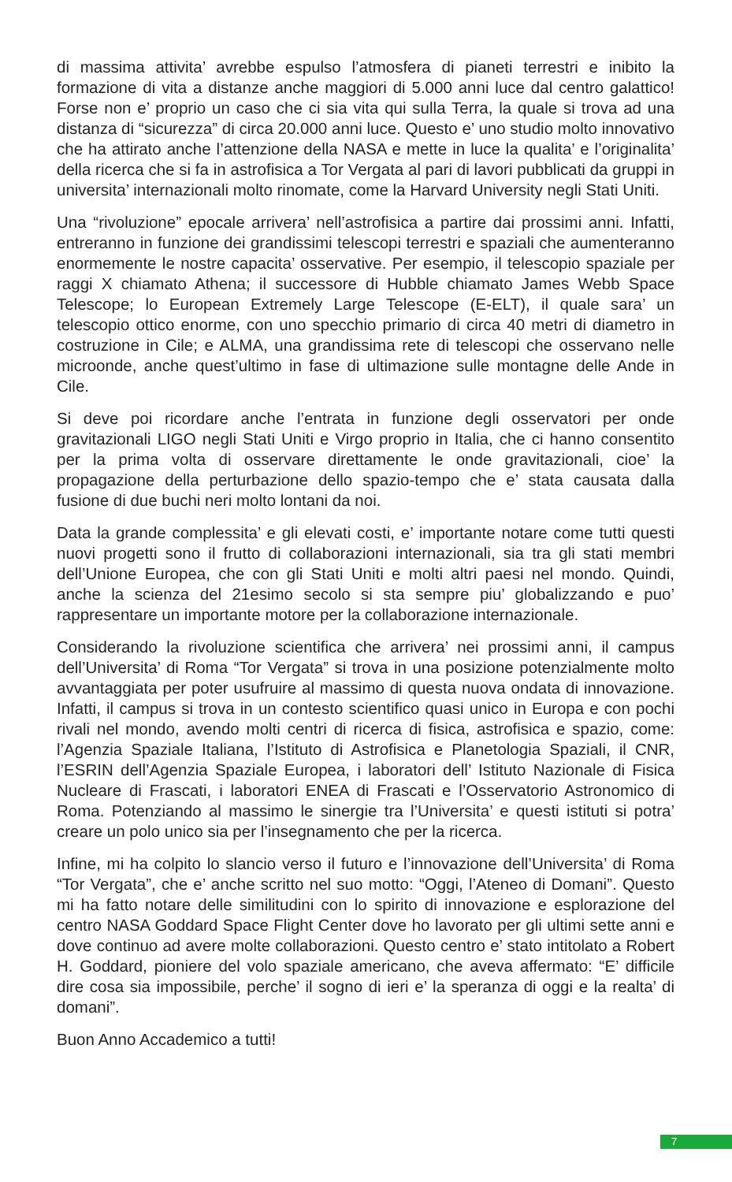di massima attivita’ avrebbe espulso l’atmosfera di pianeti terrestri e inibito la formazione di vita a distanze anche maggiori di 5.000 anni luce dal centro galattico! Forse non e’ proprio un caso che ci sia vita qui sulla Terra, la quale si trova ad una distanza di “sicurezza” di circa 20.000 anni luce. Questo e’ uno studio molto innovativo che ha attirato anche l’attenzione della NASA e mette in luce la qualita’ e l’originalita’ della ricerca che si fa in astrofisica a Tor Vergata al pari di lavori pubblicati da gruppi in universita’ internazionali molto rinomate, come la Harvard University negli Stati Uniti.
Una “rivoluzione” epocale arrivera’ nell’astrofisica a partire dai prossimi anni. Infatti, entreranno in funzione dei grandissimi telescopi terrestri e spaziali che aumenteranno enormemente le nostre capacita’ osservative. Per esempio, il telescopio spaziale per raggi X chiamato Athena; il successore di Hubble chiamato James Webb Space Telescope; lo European Extremely Large Telescope (E-ELT), il quale sara’ un telescopio ottico enorme, con uno specchio primario di circa 40 metri di diametro in costruzione in Cile; e ALMA, una grandissima rete di telescopi che osservano nelle microonde, anche quest’ultimo in fase di ultimazione sulle montagne delle Ande in Cile.
Si deve poi ricordare anche l’entrata in funzione degli osservatori per onde gravitazionali LIGO negli Stati Uniti e Virgo proprio in Italia, che ci hanno consentito per la prima volta di osservare direttamente le onde gravitazionali, cioe’ la propagazione della perturbazione dello spazio-tempo che e’ stata causata dalla fusione di due buchi neri molto lontani da noi.
Data la grande complessita’ e gli elevati costi, e’ importante notare come tutti questi nuovi progetti sono il frutto di collaborazioni internazionali, sia tra gli stati membri dell’Unione Europea, che con gli Stati Uniti e molti altri paesi nel mondo. Quindi, anche la scienza del 21esimo secolo si sta sempre piu’ globalizzando e puo’ rappresentare un importante motore per la collaborazione internazionale.
Considerando la rivoluzione scientifica che arrivera’ nei prossimi anni, il campus dell’Universita’ di Roma “Tor Vergata” si trova in una posizione potenzialmente molto avvantaggiata per poter usufruire al massimo di questa nuova ondata di innovazione. Infatti, il campus si trova in un contesto scientifico quasi unico in Europa e con pochi rivali nel mondo, avendo molti centri di ricerca di fisica, astrofisica e spazio, come: l’Agenzia Spaziale Italiana, l’Istituto di Astrofisica e Planetologia Spaziali, il CNR, l’ESRIN dell’Agenzia Spaziale Europea, i laboratori dell’ Istituto Nazionale di Fisica Nucleare di Frascati, i laboratori ENEA di Frascati e l’Osservatorio Astronomico di Roma. Potenziando al massimo le sinergie tra l’Universita’ e questi istituti si potra’ creare un polo unico sia per l’insegnamento che per la ricerca.
Infine, mi ha colpito lo slancio verso il futuro e l’innovazione dell’Universita’ di Roma “Tor Vergata”, che e’ anche scritto nel suo motto: “Oggi, l’Ateneo di Domani”. Questo mi ha fatto notare delle similitudini con lo spirito di innovazione e esplorazione del centro NASA Goddard Space Flight Center dove ho lavorato per gli ultimi sette anni e dove continuo ad avere molte collaborazioni. Questo centro e’ stato intitolato a Robert H. Goddard, pioniere del volo spaziale americano, che aveva affermato: “E’ difficile dire cosa sia impossibile, perche’ il sogno di ieri e’ la speranza di oggi e la realta’ di domani”.
Buon Anno Accademico a tutti!
7